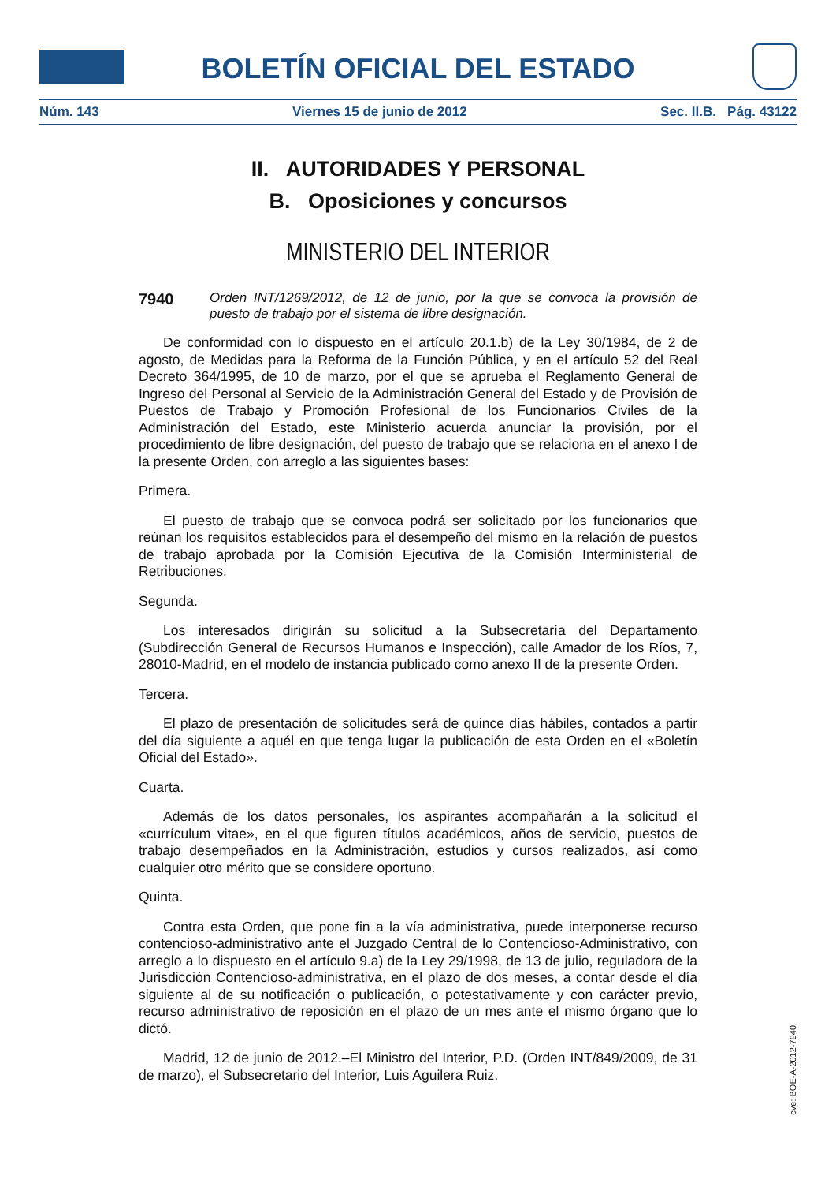BOLETÍN OFICIAL DEL ESTADO
Núm. 143 Viernes 15 de junio de 2012 Sec. II.B. Pág. 43122
II. AUTORIDADES Y PERSONAL
B. Oposiciones y concursos
MINISTERIO DEL INTERIOR
7940 Orden INT/1269/2012, de 12 de junio, por la que se convoca la provisión de puesto de trabajo por el sistema de libre designación.
De conformidad con lo dispuesto en el artículo 20.1.b) de la Ley 30/1984, de 2 de agosto, de Medidas para la Reforma de la Función Pública, y en el artículo 52 del Real Decreto 364/1995, de 10 de marzo, por el que se aprueba el Reglamento General de Ingreso del Personal al Servicio de la Administración General del Estado y de Provisión de Puestos de Trabajo y Promoción Profesional de los Funcionarios Civiles de la Administración del Estado, este Ministerio acuerda anunciar la provisión, por el procedimiento de libre designación, del puesto de trabajo que se relaciona en el anexo I de la presente Orden, con arreglo a las siguientes bases:
Primera.
El puesto de trabajo que se convoca podrá ser solicitado por los funcionarios que reúnan los requisitos establecidos para el desempeño del mismo en la relación de puestos de trabajo aprobada por la Comisión Ejecutiva de la Comisión Interministerial de Retribuciones.
Segunda.
Los interesados dirigirán su solicitud a la Subsecretaría del Departamento (Subdirección General de Recursos Humanos e Inspección), calle Amador de los Ríos, 7, 28010-Madrid, en el modelo de instancia publicado como anexo II de la presente Orden.
Tercera.
El plazo de presentación de solicitudes será de quince días hábiles, contados a partir del día siguiente a aquél en que tenga lugar la publicación de esta Orden en el «Boletín Oficial del Estado».
Cuarta.
Además de los datos personales, los aspirantes acompañarán a la solicitud el «currículum vitae», en el que figuren títulos académicos, años de servicio, puestos de trabajo desempeñados en la Administración, estudios y cursos realizados, así como cualquier otro mérito que se considere oportuno.
Quinta.
Contra esta Orden, que pone fin a la vía administrativa, puede interponerse recurso contencioso-administrativo ante el Juzgado Central de lo Contencioso-Administrativo, con arreglo a lo dispuesto en el artículo 9.a) de la Ley 29/1998, de 13 de julio, reguladora de la Jurisdicción Contencioso-administrativa, en el plazo de dos meses, a contar desde el día siguiente al de su notificación o publicación, o potestativamente y con carácter previo, recurso administrativo de reposición en el plazo de un mes ante el mismo órgano que lo dictó.
Madrid, 12 de junio de 2012.–El Ministro del Interior, P.D. (Orden INT/849/2009, de 31 de marzo), el Subsecretario del Interior, Luis Aguilera Ruiz.
cve: BOE-A-2012-7940